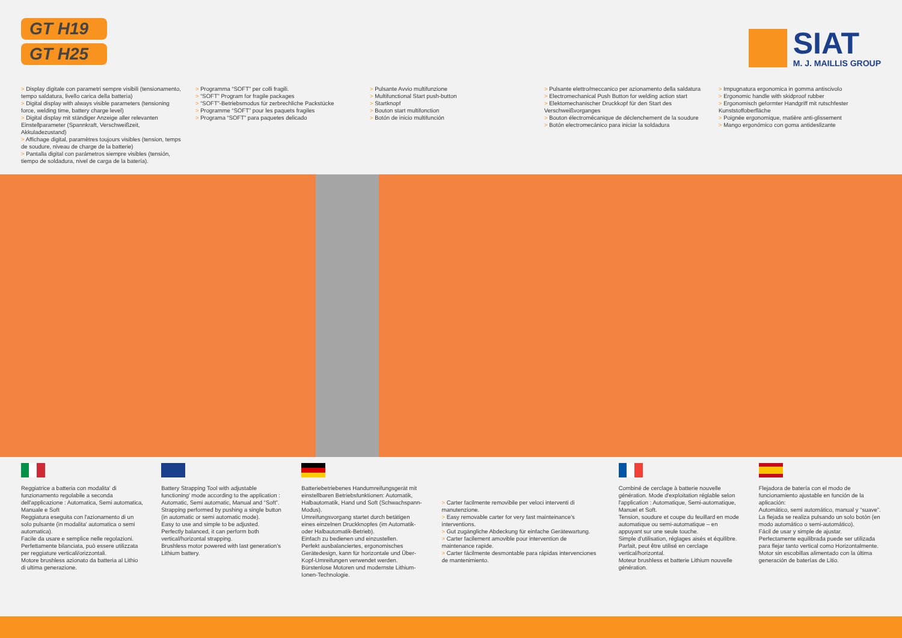GT H19
GT H25
SIAT
M. J. MAILLIS GROUP
> Display digitale con parametri sempre visibili (tensionamento, tempo saldatura, livello carica della batteria)
> Digital display with always visible parameters (tensioning force, welding time, battery charge level)
> Digital display mit ständiger Anzeige aller relevanten Einstellparameter (Spannkraft, Verschweißzeit, Akkuladezustand)
> Affichage digital, paramètres toujours visibles (tension, temps de soudure, niveau de charge de la batterie)
> Pantalla digital con parámetros siempre visibles (tensión, tiempo de soldadura, nivel de carga de la batería).
> Programma “SOFT” per colli fragili.
> “SOFT” Program for fragile packages
> “SOFT”-Betriebsmodus für zerbrechliche Packstücke
> Programme “SOFT” pour les paquets fragiles
> Programa “SOFT” para paquetes delicado
> Pulsante Avvio multifunzione
> Multifunctional Start push-button
> Startknopf
> Bouton start multifonction
> Botón de inicio multifunción
> Pulsante elettro/meccanico per azionamento della saldatura
> Electromechanical Push Button for welding action start
> Elektomechanischer Druckkopf für den Start des Verschweißvorganges
> Bouton électromécanique de déclenchement de la soudure
> Botón electromecánico para iniciar la soldadura
> Impugnatura ergonomica in gomma antiscivolo
> Ergonomic handle with skidproof rubber
> Ergonomisch geformter Handgriff mit rutschfester Kunststoffoberfläche
> Poignée ergonomique, matière anti-glissement
> Mango ergonómico con goma antideslizante
Reggiatrice a batteria con modalita' di funzionamento regolabile a seconda dell'applicazione : Automatica, Semi automatica, Manuale e Soft
Reggiatura eseguita con l'azionamento di un solo pulsante (in modalita' automatica o semi automatica).
Facile da usare e semplice nelle regolazioni.
Perfettamente bilanciata, può essere utilizzata per reggiature verticali/orizzontali.
Motore brushless azionato da batteria al Lithio di ultima generazione.
Battery Strapping Tool with adjustable functioning' mode according to the application : Automatic, Semi automatic, Manual and “Soft”.
Strapping performed by pushing a single button (in automatic or semi automatic mode).
Easy to use and simple to be adjusted.
Perfectly balanced, it can perform both vertical/horizontal strapping.
Brushless motor powered with last generation's Lithium battery.
Batteriebetriebenes Handumreifungsgerät mit einstellbaren Betriebsfunktionen: Automatik, Halbautomatik, Hand und Soft (Schwachspann-Modus).
Umreifungsvorgang startet durch betätigen eines einzelnen Druckknopfes (im Automatik- oder Halbautomatik-Betrieb).
Einfach zu bedienen und einzustellen.
Perfekt ausbalanciertes, ergonomisches Gerätedesign, kann für horizontale und Über-Kopf-Umreifungen verwendet werden.
Bürstenlose Motoren und modernste Lithium-Ionen-Technologie.
> Carter facilmente removibile per veloci interventi di manutenzione.
> Easy removable carter for very fast mainteinance's interventions.
> Gut zugängliche Abdeckung für einfache Gerätewartung.
> Carter facilement amovible pour intervention de maintenance rapide.
> Carter fácilmente desmontable para rápidas intervenciones de mantenimiento.
Combiné de cerclage à batterie nouvelle génération. Mode d'exploitation réglable selon l'application : Automatique, Semi-automatique, Manuel et Soft.
Tension, soudure et coupe du feuillard en mode automatique ou semi-automatique – en appuyant sur une seule touche.
Simple d'utilisation, réglages aisés et équilibre. Parfait, peut être utilisé en cerclage vertical/horizontal.
Moteur brushless et batterie Lithium nouvelle génération.
Flejadora de batería con el modo de funcionamiento ajustable en función de la aplicación:
Automático, semi automático, manual y “suave”.
La flejada se realiza pulsando un solo botón (en modo automático o semi-automático).
Fácil de usar y simple de ajustar.
Perfectamente equilibrada puede ser utilizada para flejar tanto vertical como Horizontalmente. Motor sin escobillas alimentado con la última generación de baterías de Litio.